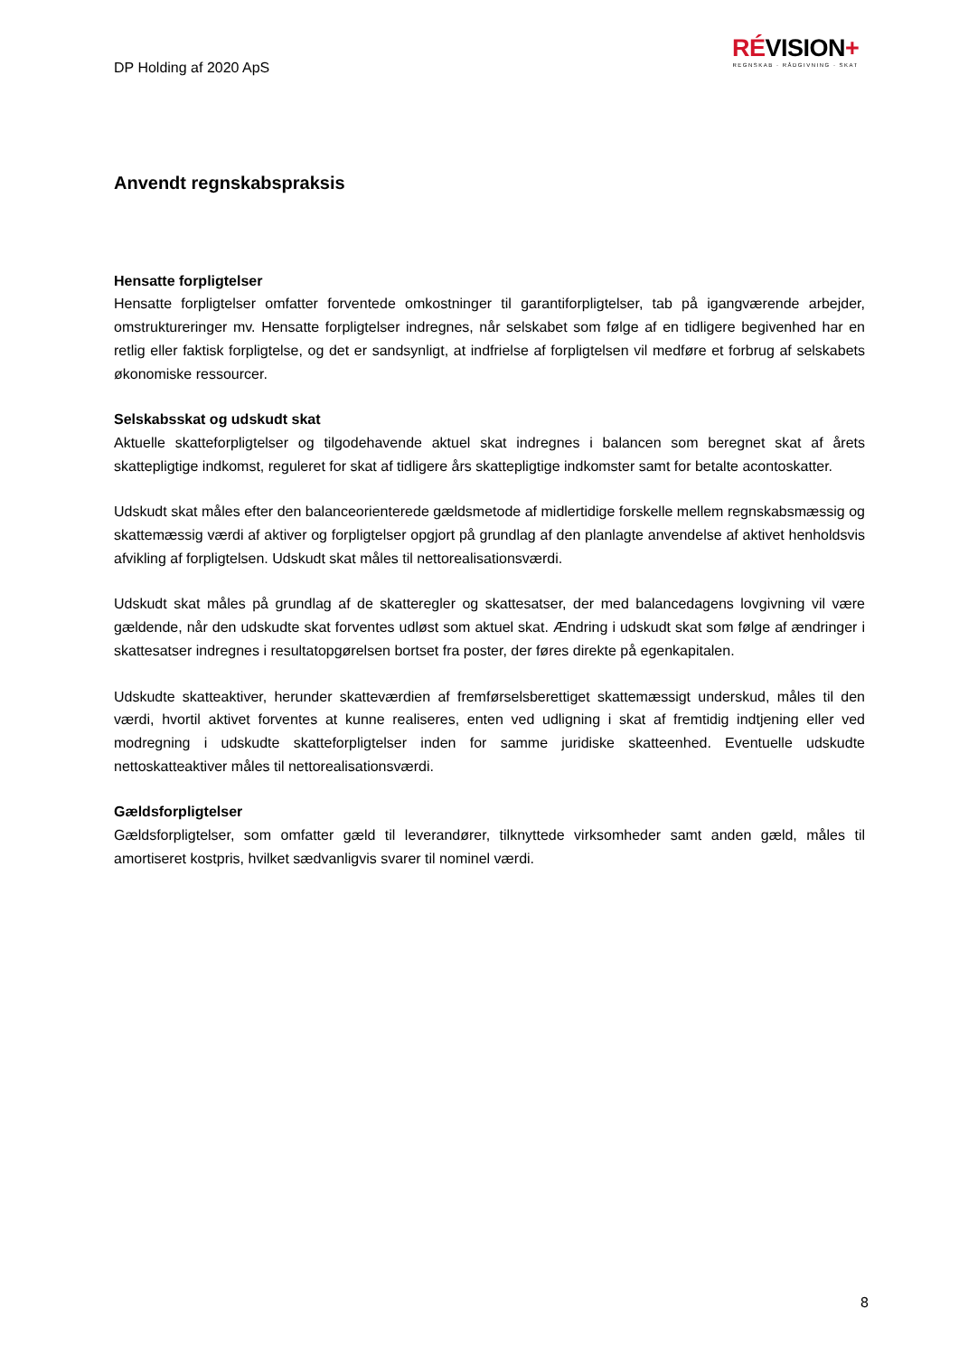DP Holding af 2020 ApS
RÉVISION+
REGNSKAB · RÅDGIVNING · SKAT
Anvendt regnskabspraksis
Hensatte forpligtelser
Hensatte forpligtelser omfatter forventede omkostninger til garantiforpligtelser, tab på igangværende arbejder, omstruktureringer mv. Hensatte forpligtelser indregnes, når selskabet som følge af en tidligere begivenhed har en retlig eller faktisk forpligtelse, og det er sandsynligt, at indfrielse af forpligtelsen vil medføre et forbrug af selskabets økonomiske ressourcer.
Selskabsskat og udskudt skat
Aktuelle skatteforpligtelser og tilgodehavende aktuel skat indregnes i balancen som beregnet skat af årets skattepligtige indkomst, reguleret for skat af tidligere års skattepligtige indkomster samt for betalte acontoskatter.
Udskudt skat måles efter den balanceorienterede gældsmetode af midlertidige forskelle mellem regnskabsmæssig og skattemæssig værdi af aktiver og forpligtelser opgjort på grundlag af den planlagte anvendelse af aktivet henholdsvis afvikling af forpligtelsen. Udskudt skat måles til nettorealisationsværdi.
Udskudt skat måles på grundlag af de skatteregler og skattesatser, der med balancedagens lovgivning vil være gældende, når den udskudte skat forventes udløst som aktuel skat. Ændring i udskudt skat som følge af ændringer i skattesatser indregnes i resultatopgørelsen bortset fra poster, der føres direkte på egenkapitalen.
Udskudte skatteaktiver, herunder skatteværdien af fremførselsberettiget skattemæssigt underskud, måles til den værdi, hvortil aktivet forventes at kunne realiseres, enten ved udligning i skat af fremtidig indtjening eller ved modregning i udskudte skatteforpligtelser inden for samme juridiske skatteenhed. Eventuelle udskudte nettoskatteaktiver måles til nettorealisationsværdi.
Gældsforpligtelser
Gældsforpligtelser, som omfatter gæld til leverandører, tilknyttede virksomheder samt anden gæld, måles til amortiseret kostpris, hvilket sædvanligvis svarer til nominel værdi.
8